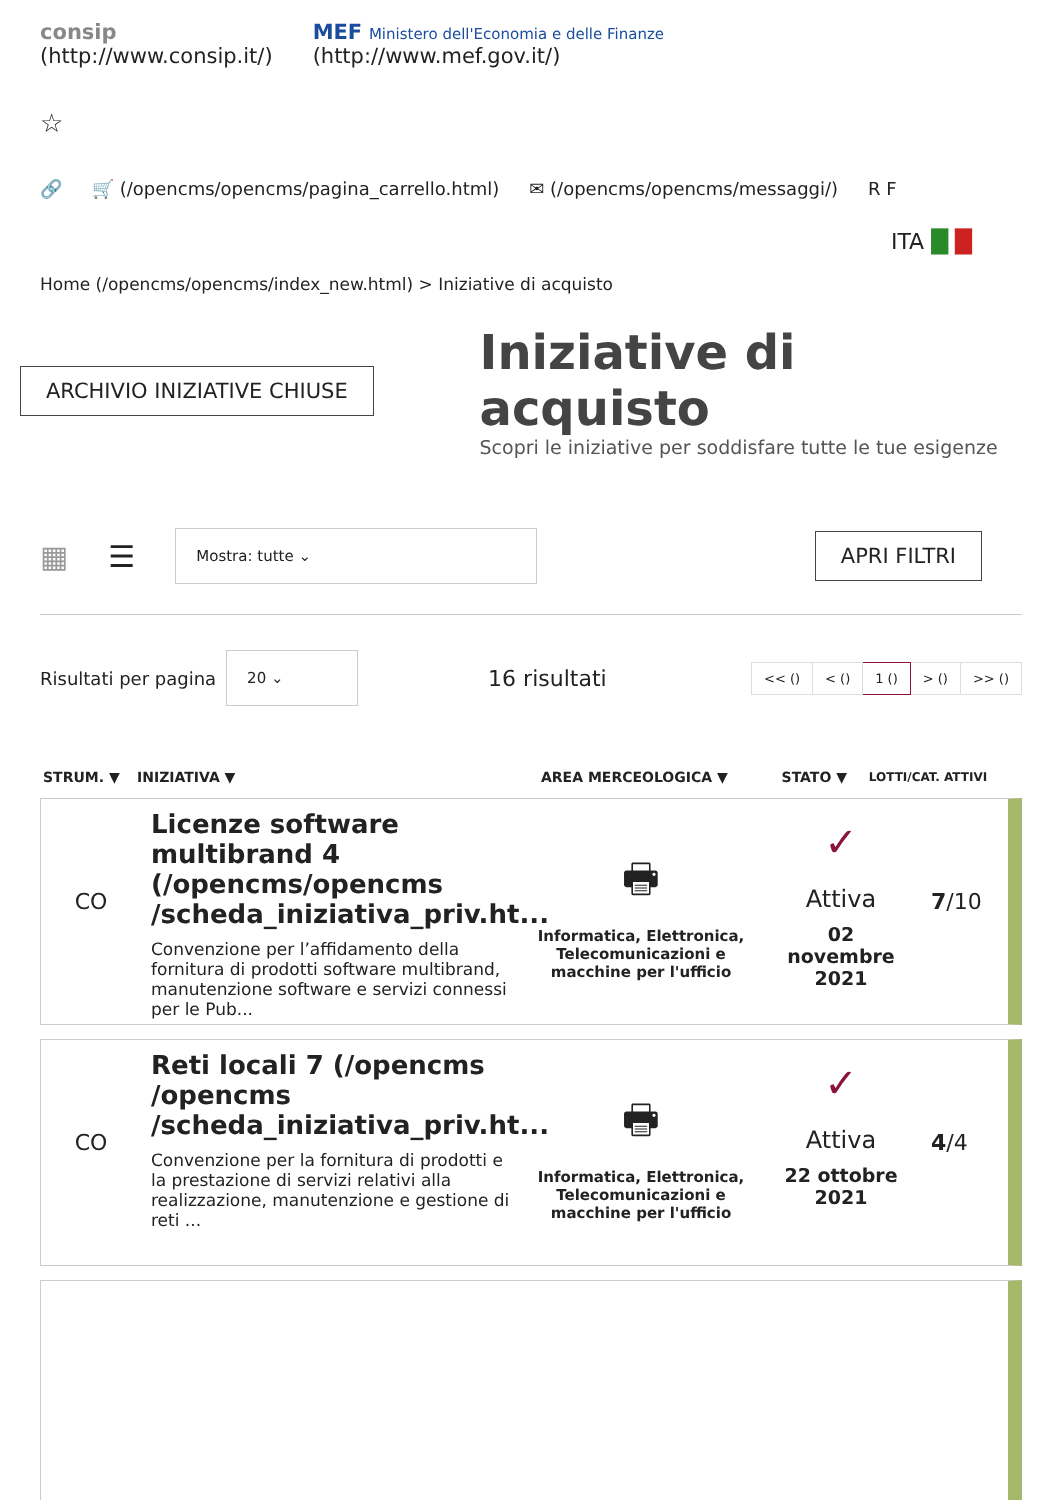consip
(http://www.consip.it/)
MEF Ministero dell'Economia e delle Finanze
(http://www.mef.gov.it/)
☆
🔗 🛒 (/opencms/opencms/pagina_carrello.html) ✉ (/opencms/opencms/messaggi/) R F
ITA █ █
Home (/opencms/opencms/index_new.html) > Iniziative di acquisto
ARCHIVIO INIZIATIVE CHIUSE
Iniziative di acquisto
Scopri le iniziative per soddisfare tutte le tue esigenze
▦ ☰ Mostra: tutte ⌄ APRI FILTRI
Risultati per pagina 20 ⌄ 16 risultati
| << () | < () | 1 () | > () | >> () |
| STRUM. ▼ | INIZIATIVA ▼ | AREA MERCEOLOGICA ▼ | STATO ▼ | LOTTI/CAT. ATTIVI |
| --- | --- | --- | --- | --- |
CO
Licenze software multibrand 4 (/opencms/opencms /scheda_iniziativa_priv.ht...
Convenzione per l’affidamento della fornitura di prodotti software multibrand, manutenzione software e servizi connessi per le Pub...
🖶
Informatica, Elettronica, Telecomunicazioni e macchine per l'ufficio
✓
Attiva
02 novembre 2021
7/10
CO
Reti locali 7 (/opencms /opencms /scheda_iniziativa_priv.ht...
Convenzione per la fornitura di prodotti e la prestazione di servizi relativi alla realizzazione, manutenzione e gestione di reti ...
🖶
Informatica, Elettronica, Telecomunicazioni e macchine per l'ufficio
✓
Attiva
22 ottobre 2021
4/4